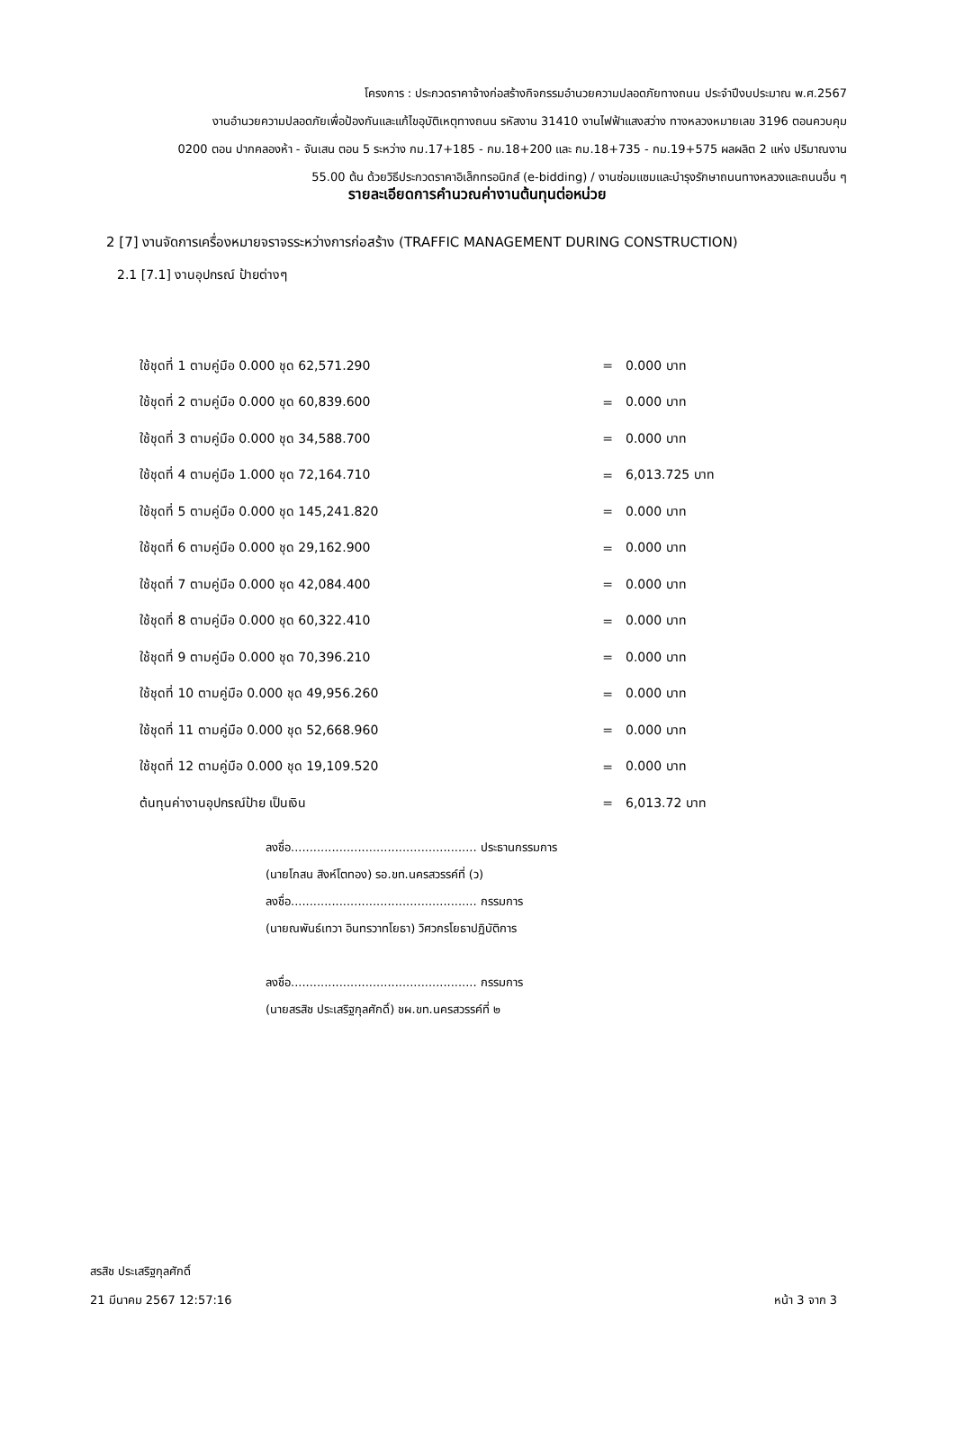โครงการ : ประกวดราคาจ้างก่อสร้างกิจกรรมอำนวยความปลอดภัยทางถนน ประจำปีงบประมาณ พ.ศ.2567
งานอำนวยความปลอดภัยเพื่อป้องกันและแก้ไขอุบัติเหตุทางถนน รหัสงาน 31410 งานไฟฟ้าแสงสว่าง ทางหลวงหมายเลข 3196 ตอนควบคุม
0200 ตอน ปากคลองห้า - จันเสน ตอน 5 ระหว่าง กม.17+185 - กม.18+200 และ กม.18+735 - กม.19+575 ผลผลิต 2 แห่ง ปริมาณงาน
55.00 ต้น ด้วยวิธีประกวดราคาอิเล็กทรอนิกส์ (e-bidding) / งานซ่อมแซมและบำรุงรักษาถนนทางหลวงและถนนอื่น ๆ
รายละเอียดการคำนวณค่างานต้นทุนต่อหน่วย
2 [7] งานจัดการเครื่องหมายจราจรระหว่างการก่อสร้าง (TRAFFIC MANAGEMENT DURING CONSTRUCTION)
2.1 [7.1] งานอุปกรณ์ ป้ายต่างๆ
| ใช้ชุดที่ 1 ตามคู่มือ 0.000 ชุด 62,571.290 | = | 0.000 บาท |
| ใช้ชุดที่ 2 ตามคู่มือ 0.000 ชุด 60,839.600 | = | 0.000 บาท |
| ใช้ชุดที่ 3 ตามคู่มือ 0.000 ชุด 34,588.700 | = | 0.000 บาท |
| ใช้ชุดที่ 4 ตามคู่มือ 1.000 ชุด 72,164.710 | = | 6,013.725 บาท |
| ใช้ชุดที่ 5 ตามคู่มือ 0.000 ชุด 145,241.820 | = | 0.000 บาท |
| ใช้ชุดที่ 6 ตามคู่มือ 0.000 ชุด 29,162.900 | = | 0.000 บาท |
| ใช้ชุดที่ 7 ตามคู่มือ 0.000 ชุด 42,084.400 | = | 0.000 บาท |
| ใช้ชุดที่ 8 ตามคู่มือ 0.000 ชุด 60,322.410 | = | 0.000 บาท |
| ใช้ชุดที่ 9 ตามคู่มือ 0.000 ชุด 70,396.210 | = | 0.000 บาท |
| ใช้ชุดที่ 10 ตามคู่มือ 0.000 ชุด 49,956.260 | = | 0.000 บาท |
| ใช้ชุดที่ 11 ตามคู่มือ 0.000 ชุด 52,668.960 | = | 0.000 บาท |
| ใช้ชุดที่ 12 ตามคู่มือ 0.000 ชุด 19,109.520 | = | 0.000 บาท |
| ต้นทุนค่างานอุปกรณ์ป้าย เป็นเงิน | = | 6,013.72 บาท |
ลงชื่อ.................................................. ประธานกรรมการ
(นายโกสน สิงห์โตทอง) รอ.ขท.นครสวรรค์ที่ (ว)
ลงชื่อ.................................................. กรรมการ
(นายณพันธ์เทวา อินทรวาทโยธา) วิศวกรโยธาปฏิบัติการ
ลงชื่อ.................................................. กรรมการ
(นายสรสิช ประเสริฐกุลศักดิ์) ชผ.ขท.นครสวรรค์ที่ ๒
สรสิช ประเสริฐกุลศักดิ์
21 มีนาคม 2567 12:57:16
หน้า 3 จาก 3